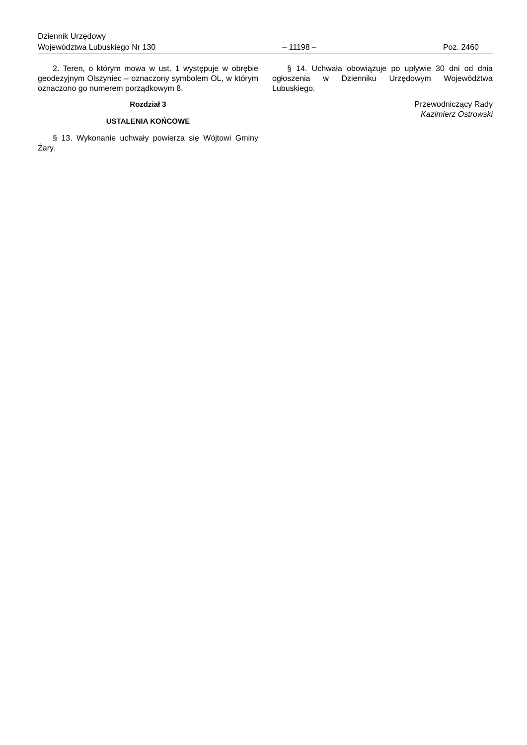Dziennik Urzędowy
Województwa Lubuskiego Nr 130 – 11198 – Poz. 2460
2. Teren, o którym mowa w ust. 1 występuje w obrębie geodezyjnym Olszyniec – oznaczony symbolem OL, w którym oznaczono go numerem porządkowym 8.
Rozdział 3
USTALENIA KOŃCOWE
§ 13. Wykonanie uchwały powierza się Wójtowi Gminy Żary.
§ 14. Uchwała obowiązuje po upływie 30 dni od dnia ogłoszenia w Dzienniku Urzędowym Województwa Lubuskiego.
Przewodniczący Rady
Kazimierz Ostrowski